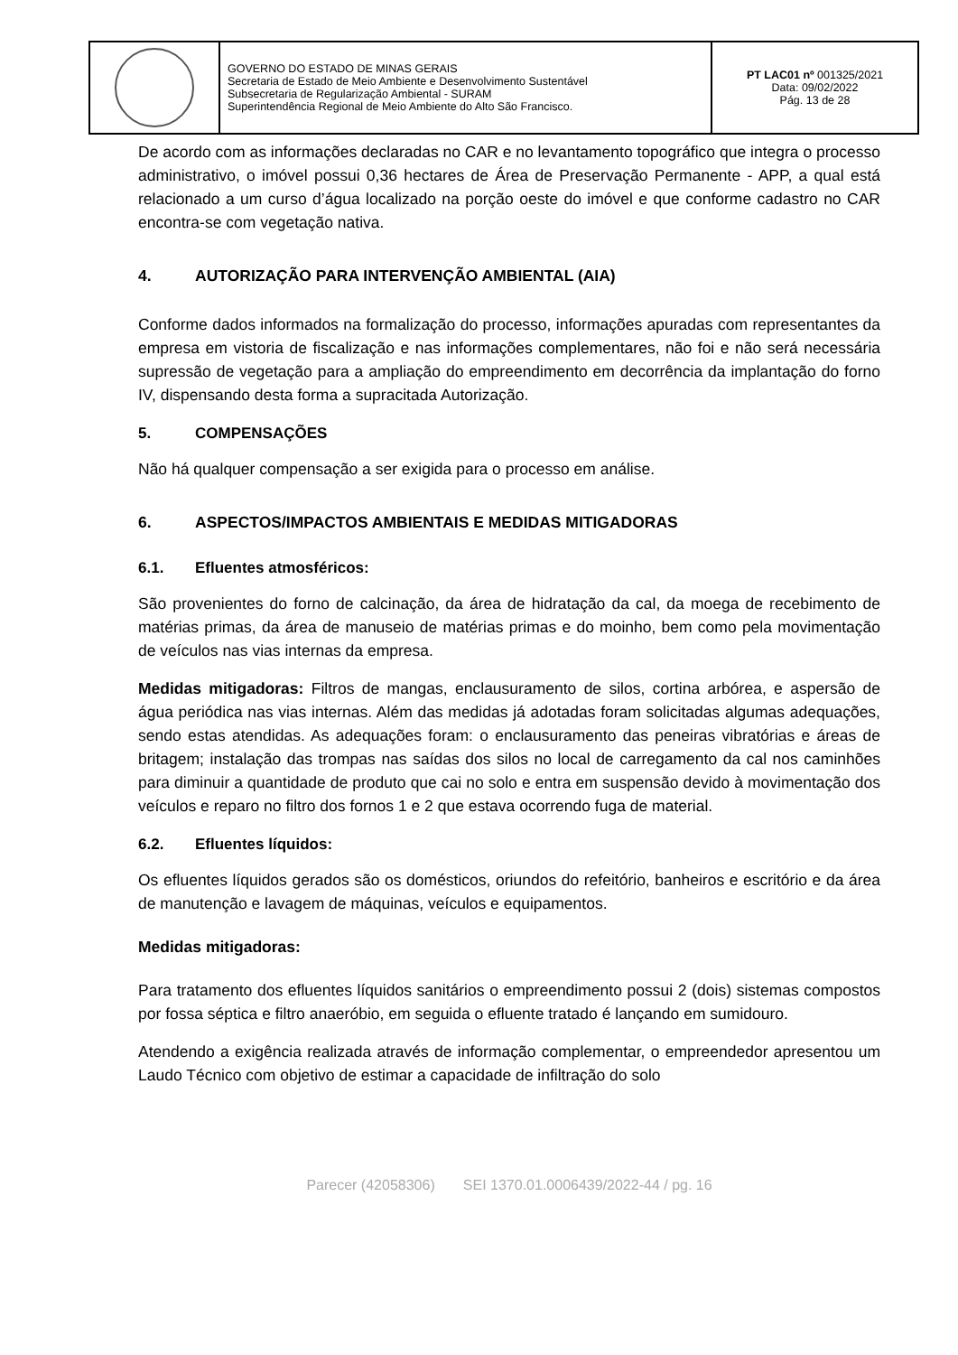| | GOVERNO DO ESTADO DE MINAS GERAIS Secretaria de Estado de Meio Ambiente e Desenvolvimento Sustentável Subsecretaria de Regularização Ambiental - SURAM Superintendência Regional de Meio Ambiente do Alto São Francisco. | PT LAC01 nº 001325/2021 Data: 09/02/2022 Pág. 13 de 28 |
De acordo com as informações declaradas no CAR e no levantamento topográfico que integra o processo administrativo, o imóvel possui 0,36 hectares de Área de Preservação Permanente - APP, a qual está relacionado a um curso d’água localizado na porção oeste do imóvel e que conforme cadastro no CAR encontra-se com vegetação nativa.
4. AUTORIZAÇÃO PARA INTERVENÇÃO AMBIENTAL (AIA)
Conforme dados informados na formalização do processo, informações apuradas com representantes da empresa em vistoria de fiscalização e nas informações complementares, não foi e não será necessária supressão de vegetação para a ampliação do empreendimento em decorrência da implantação do forno IV, dispensando desta forma a supracitada Autorização.
5. COMPENSAÇÕES
Não há qualquer compensação a ser exigida para o processo em análise.
6. ASPECTOS/IMPACTOS AMBIENTAIS E MEDIDAS MITIGADORAS
6.1. Efluentes atmosféricos:
São provenientes do forno de calcinação, da área de hidratação da cal, da moega de recebimento de matérias primas, da área de manuseio de matérias primas e do moinho, bem como pela movimentação de veículos nas vias internas da empresa.
Medidas mitigadoras: Filtros de mangas, enclausuramento de silos, cortina arbórea, e aspersão de água periódica nas vias internas. Além das medidas já adotadas foram solicitadas algumas adequações, sendo estas atendidas. As adequações foram: o enclausuramento das peneiras vibratórias e áreas de britagem; instalação das trompas nas saídas dos silos no local de carregamento da cal nos caminhões para diminuir a quantidade de produto que cai no solo e entra em suspensão devido à movimentação dos veículos e reparo no filtro dos fornos 1 e 2 que estava ocorrendo fuga de material.
6.2. Efluentes líquidos:
Os efluentes líquidos gerados são os domésticos, oriundos do refeitório, banheiros e escritório e da área de manutenção e lavagem de máquinas, veículos e equipamentos.
Medidas mitigadoras:
Para tratamento dos efluentes líquidos sanitários o empreendimento possui 2 (dois) sistemas compostos por fossa séptica e filtro anaeróbio, em seguida o efluente tratado é lançando em sumidouro.
Atendendo a exigência realizada através de informação complementar, o empreendedor apresentou um Laudo Técnico com objetivo de estimar a capacidade de infiltração do solo
Parecer (42058306) SEI 1370.01.0006439/2022-44 / pg. 16